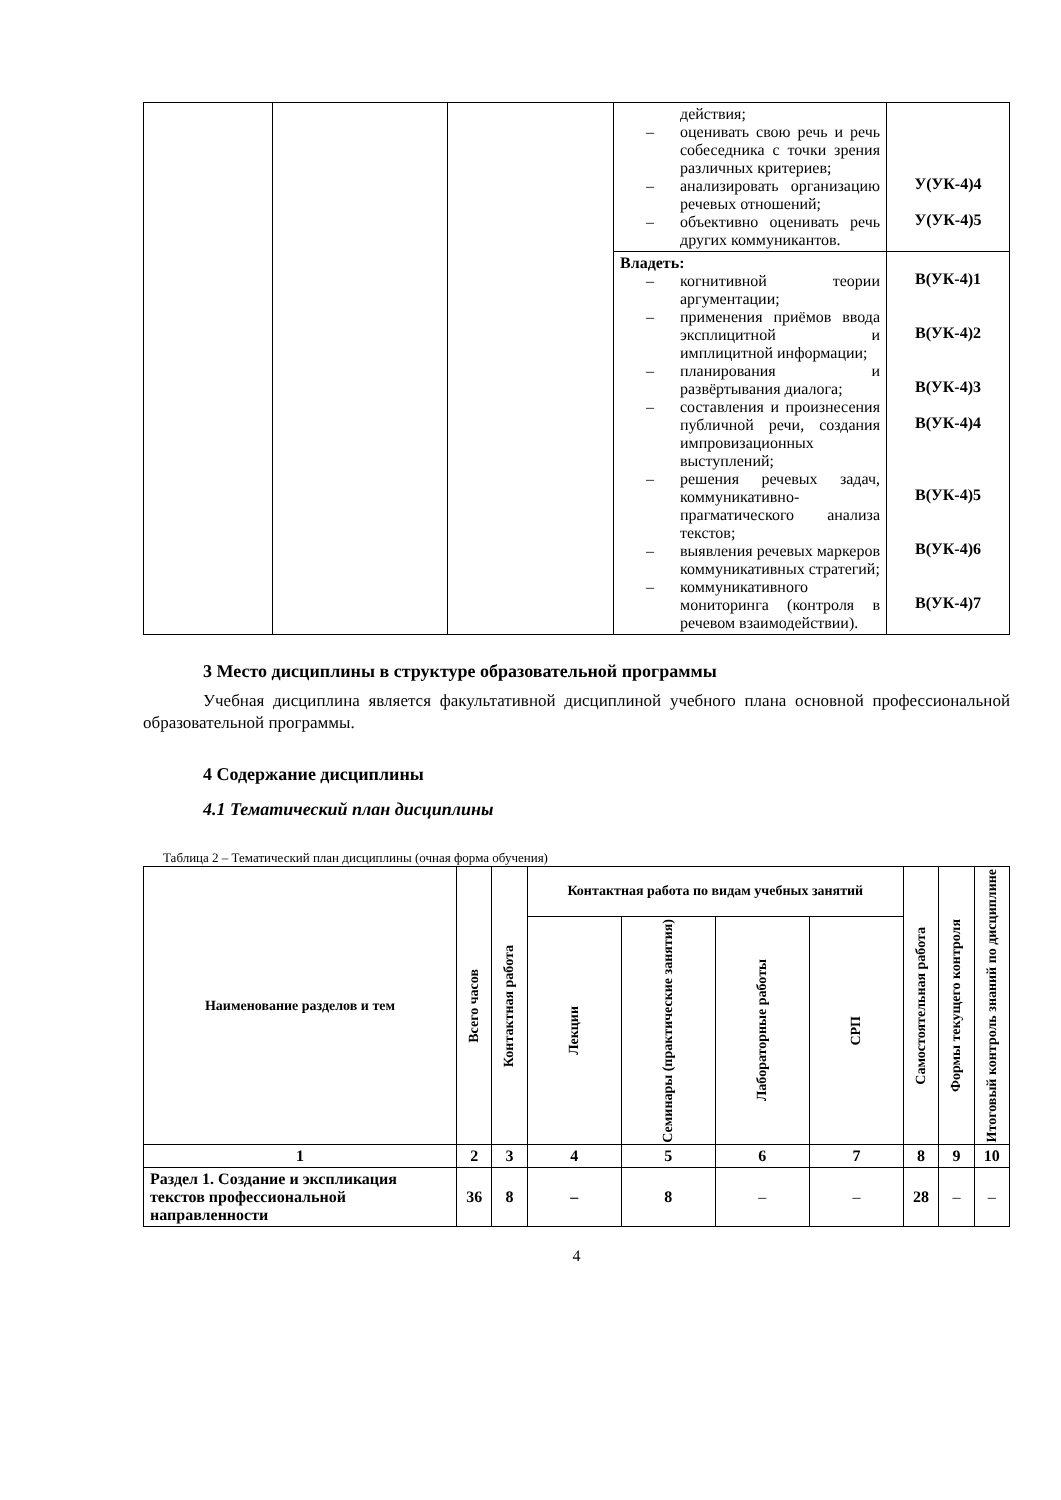| | | | действия; – оценивать свою речь и речь собеседника с точки зрения различных критериев; – анализировать организацию речевых отношений; – объективно оценивать речь других коммуникантов. | У(УК-4)4 У(УК-4)5 |
| | | | Владеть: – когнитивной теории аргументации; – применения приёмов ввода эксплицитной и имплицитной информации; – планирования и развёртывания диалога; – составления и произнесения публичной речи, создания импровизационных выступлений; – решения речевых задач, коммуникативно-прагматического анализа текстов; – выявления речевых маркеров коммуникативных стратегий; – коммуникативного мониторинга (контроля в речевом взаимодействии). | В(УК-4)1 В(УК-4)2 В(УК-4)3 В(УК-4)4 В(УК-4)5 В(УК-4)6 В(УК-4)7 |
3 Место дисциплины в структуре образовательной программы
Учебная дисциплина является факультативной дисциплиной учебного плана основной профессиональной образовательной программы.
4 Содержание дисциплины
4.1 Тематический план дисциплины
Таблица 2 – Тематический план дисциплины (очная форма обучения)
| Наименование разделов и тем | Всего часов | Контактная работа | Контактная работа по видам учебных занятий | | | | Самостоятельная работа | Формы текущего контроля | Итоговый контроль знаний по дисциплине |
| --- | --- | --- | --- | --- | --- | --- | --- | --- | --- |
| | | | Лекции | Семинары (практические занятия) | Лабораторные работы | СРП | | | |
| 1 | 2 | 3 | 4 | 5 | 6 | 7 | 8 | 9 | 10 |
| Раздел 1. Создание и экспликация текстов профессиональной направленности | 36 | 8 | – | 8 | – | – | 28 | – | – |
4